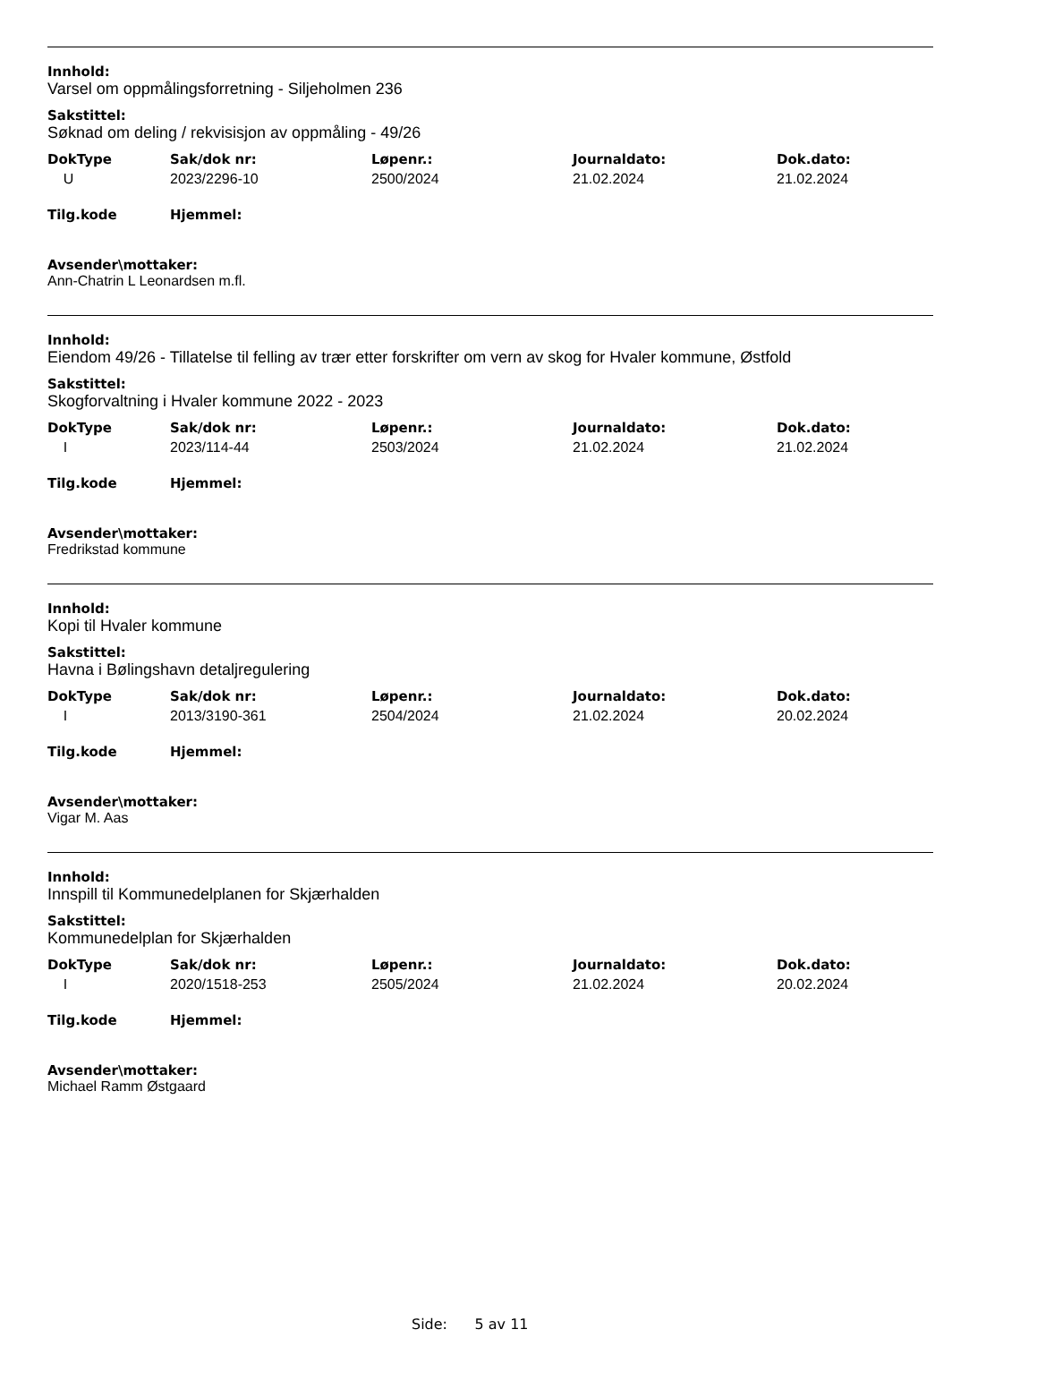Innhold:
Varsel om oppmålingsforretning - Siljeholmen 236
Sakstittel:
Søknad om deling / rekvisisjon av oppmåling - 49/26
| DokType | Sak/dok nr: | Løpenr.: | Journaldato: | Dok.dato: |
| --- | --- | --- | --- | --- |
| U | 2023/2296-10 | 2500/2024 | 21.02.2024 | 21.02.2024 |
| Tilg.kode | Hjemmel: |
| --- | --- |
Avsender\mottaker:
Ann-Chatrin L Leonardsen m.fl.
Innhold:
Eiendom 49/26 - Tillatelse til felling av trær etter forskrifter om vern av skog for Hvaler kommune, Østfold
Sakstittel:
Skogforvaltning i Hvaler kommune 2022 - 2023
| DokType | Sak/dok nr: | Løpenr.: | Journaldato: | Dok.dato: |
| --- | --- | --- | --- | --- |
| I | 2023/114-44 | 2503/2024 | 21.02.2024 | 21.02.2024 |
| Tilg.kode | Hjemmel: |
| --- | --- |
Avsender\mottaker:
Fredrikstad kommune
Innhold:
Kopi til Hvaler kommune
Sakstittel:
Havna i Bølingshavn detaljregulering
| DokType | Sak/dok nr: | Løpenr.: | Journaldato: | Dok.dato: |
| --- | --- | --- | --- | --- |
| I | 2013/3190-361 | 2504/2024 | 21.02.2024 | 20.02.2024 |
| Tilg.kode | Hjemmel: |
| --- | --- |
Avsender\mottaker:
Vigar M. Aas
Innhold:
Innspill til Kommunedelplanen for Skjærhalden
Sakstittel:
Kommunedelplan for Skjærhalden
| DokType | Sak/dok nr: | Løpenr.: | Journaldato: | Dok.dato: |
| --- | --- | --- | --- | --- |
| I | 2020/1518-253 | 2505/2024 | 21.02.2024 | 20.02.2024 |
| Tilg.kode | Hjemmel: |
| --- | --- |
Avsender\mottaker:
Michael Ramm Østgaard
Side: 5 av 11